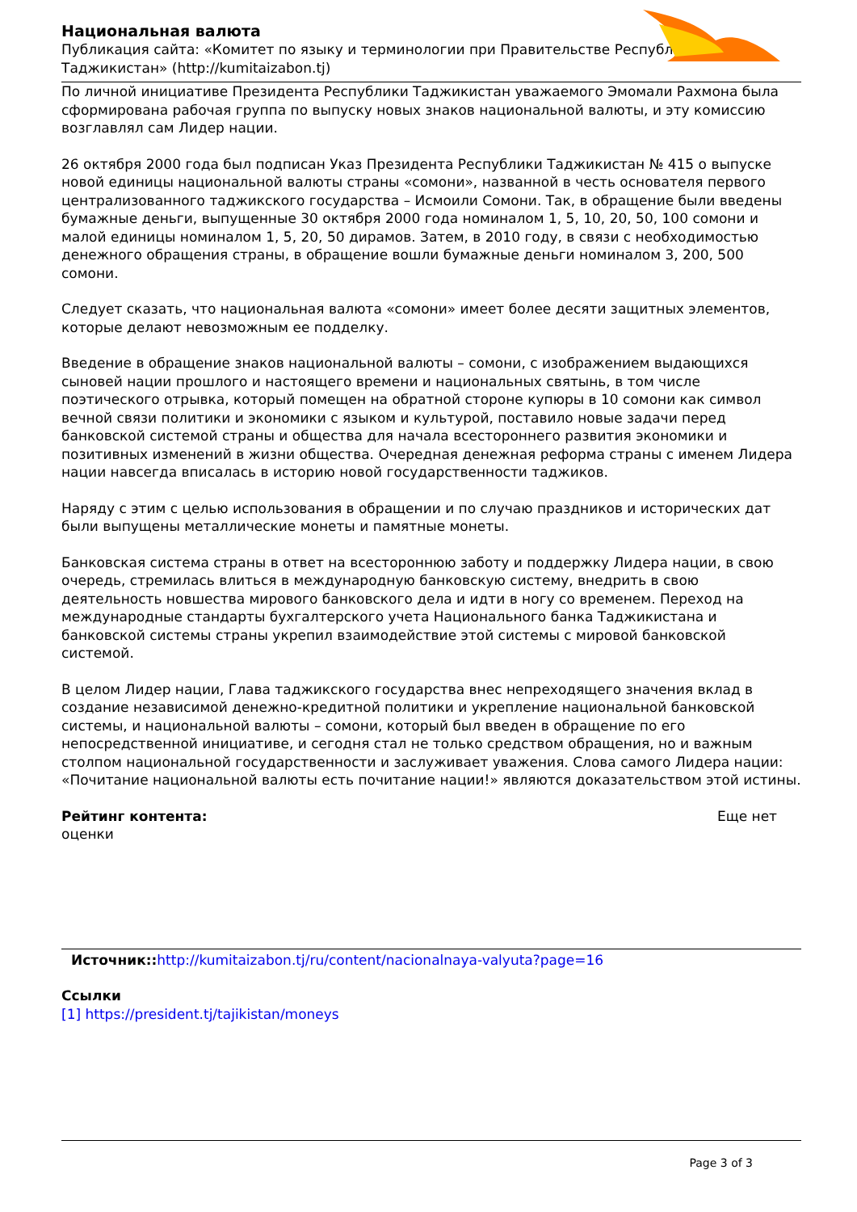Национальная валюта
Публикация сайта: «Комитет по языку и терминологии при Правительстве Республики Таджикистан» (http://kumitaizabon.tj)
По личной инициативе Президента Республики Таджикистан уважаемого Эмомали Рахмона была сформирована рабочая группа по выпуску новых знаков национальной валюты, и эту комиссию возглавлял сам Лидер нации.
26 октября 2000 года был подписан Указ Президента Республики Таджикистан № 415 о выпуске новой единицы национальной валюты страны «сомони», названной в честь основателя первого централизованного таджикского государства – Исмоили Сомони. Так, в обращение были введены бумажные деньги, выпущенные 30 октября 2000 года номиналом 1, 5, 10, 20, 50, 100 сомони и малой единицы номиналом 1, 5, 20, 50 дирамов. Затем, в 2010 году, в связи с необходимостью денежного обращения страны, в обращение вошли бумажные деньги номиналом 3, 200, 500 сомони.
Следует сказать, что национальная валюта «сомони» имеет более десяти защитных элементов, которые делают невозможным ее подделку.
Введение в обращение знаков национальной валюты – сомони, с изображением выдающихся сыновей нации прошлого и настоящего времени и национальных святынь, в том числе поэтического отрывка, который помещен на обратной стороне купюры в 10 сомони как символ вечной связи политики и экономики с языком и культурой, поставило новые задачи перед банковской системой страны и общества для начала всестороннего развития экономики и позитивных изменений в жизни общества. Очередная денежная реформа страны с именем Лидера нации навсегда вписалась в историю новой государственности таджиков.
Наряду с этим с целью использования в обращении и по случаю праздников и исторических дат были выпущены металлические монеты и памятные монеты.
Банковская система страны в ответ на всестороннюю заботу и поддержку Лидера нации, в свою очередь, стремилась влиться в международную банковскую систему, внедрить в свою деятельность новшества мирового банковского дела и идти в ногу со временем. Переход на международные стандарты бухгалтерского учета Национального банка Таджикистана и банковской системы страны укрепил взаимодействие этой системы с мировой банковской системой.
В целом Лидер нации, Глава таджикского государства внес непреходящего значения вклад в создание независимой денежно-кредитной политики и укрепление национальной банковской системы, и национальной валюты – сомони, который был введен в обращение по его непосредственной инициативе, и сегодня стал не только средством обращения, но и важным столпом национальной государственности и заслуживает уважения. Слова самого Лидера нации: «Почитание национальной валюты есть почитание нации!» являются доказательством этой истины.
Рейтинг контента: Еще нет
оценки
Источник:: http://kumitaizabon.tj/ru/content/nacionalnaya-valyuta?page=16
Ссылки
[1] https://president.tj/tajikistan/moneys
Page 3 of 3